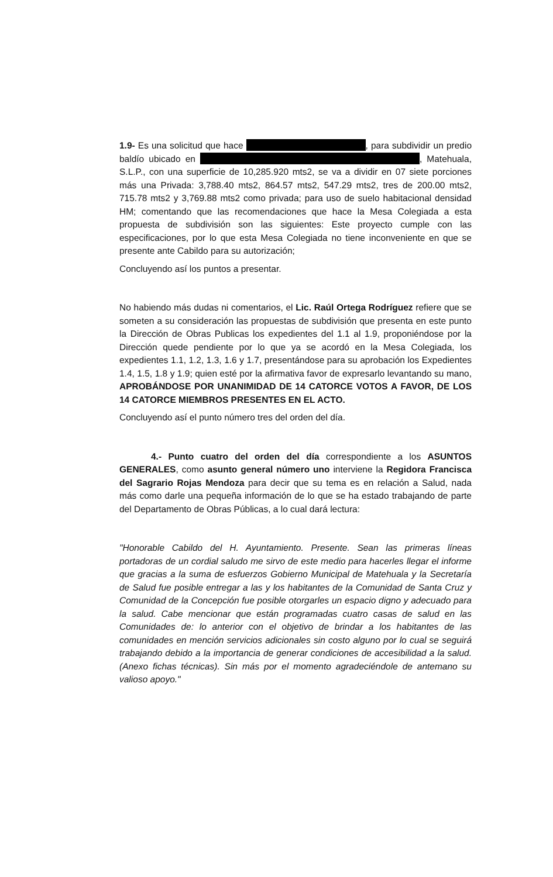1.9- Es una solicitud que hace , para subdividir un predio baldío ubicado en , Matehuala, S.L.P., con una superficie de 10,285.920 mts2, se va a dividir en 07 siete porciones más una Privada: 3,788.40 mts2, 864.57 mts2, 547.29 mts2, tres de 200.00 mts2, 715.78 mts2 y 3,769.88 mts2 como privada; para uso de suelo habitacional densidad HM; comentando que las recomendaciones que hace la Mesa Colegiada a esta propuesta de subdivisión son las siguientes: Este proyecto cumple con las especificaciones, por lo que esta Mesa Colegiada no tiene inconveniente en que se presente ante Cabildo para su autorización;
Concluyendo así los puntos a presentar.
No habiendo más dudas ni comentarios, el Lic. Raúl Ortega Rodríguez refiere que se someten a su consideración las propuestas de subdivisión que presenta en este punto la Dirección de Obras Publicas los expedientes del 1.1 al 1.9, proponiéndose por la Dirección quede pendiente por lo que ya se acordó en la Mesa Colegiada, los expedientes 1.1, 1.2, 1.3, 1.6 y 1.7, presentándose para su aprobación los Expedientes 1.4, 1.5, 1.8 y 1.9; quien esté por la afirmativa favor de expresarlo levantando su mano, APROBÁNDOSE POR UNANIMIDAD DE 14 CATORCE VOTOS A FAVOR, DE LOS 14 CATORCE MIEMBROS PRESENTES EN EL ACTO.
Concluyendo así el punto número tres del orden del día.
4.- Punto cuatro del orden del día correspondiente a los ASUNTOS GENERALES, como asunto general número uno interviene la Regidora Francisca del Sagrario Rojas Mendoza para decir que su tema es en relación a Salud, nada más como darle una pequeña información de lo que se ha estado trabajando de parte del Departamento de Obras Públicas, a lo cual dará lectura:
"Honorable Cabildo del H. Ayuntamiento. Presente. Sean las primeras líneas portadoras de un cordial saludo me sirvo de este medio para hacerles llegar el informe que gracias a la suma de esfuerzos Gobierno Municipal de Matehuala y la Secretaría de Salud fue posible entregar a las y los habitantes de la Comunidad de Santa Cruz y Comunidad de la Concepción fue posible otorgarles un espacio digno y adecuado para la salud. Cabe mencionar que están programadas cuatro casas de salud en las Comunidades de: lo anterior con el objetivo de brindar a los habitantes de las comunidades en mención servicios adicionales sin costo alguno por lo cual se seguirá trabajando debido a la importancia de generar condiciones de accesibilidad a la salud. (Anexo fichas técnicas). Sin más por el momento agradeciéndole de antemano su valioso apoyo."